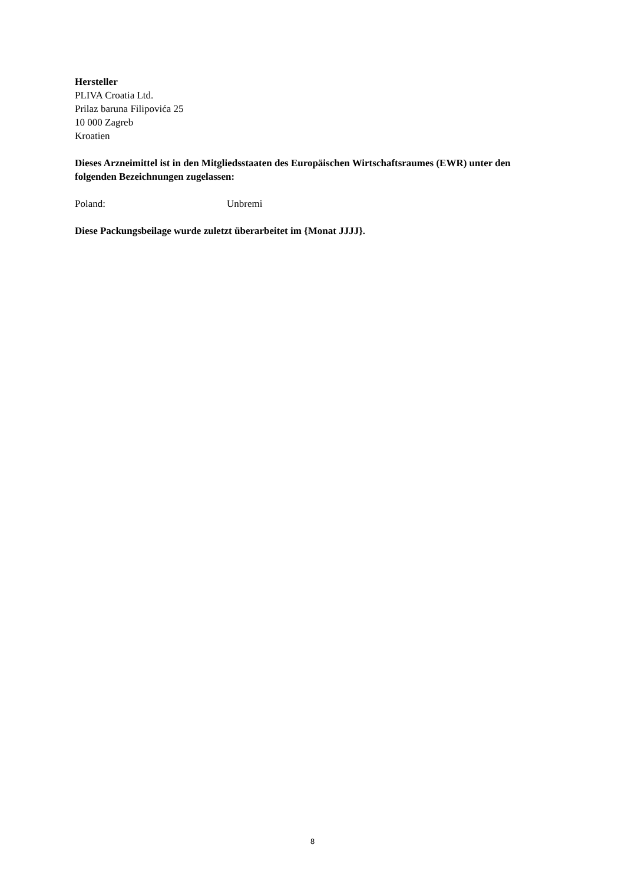Hersteller
PLIVA Croatia Ltd.
Prilaz baruna Filipovića 25
10 000 Zagreb
Kroatien
Dieses Arzneimittel ist in den Mitgliedsstaaten des Europäischen Wirtschaftsraumes (EWR) unter den folgenden Bezeichnungen zugelassen:
Poland: Unbremi
Diese Packungsbeilage wurde zuletzt überarbeitet im {Monat JJJJ}.
8